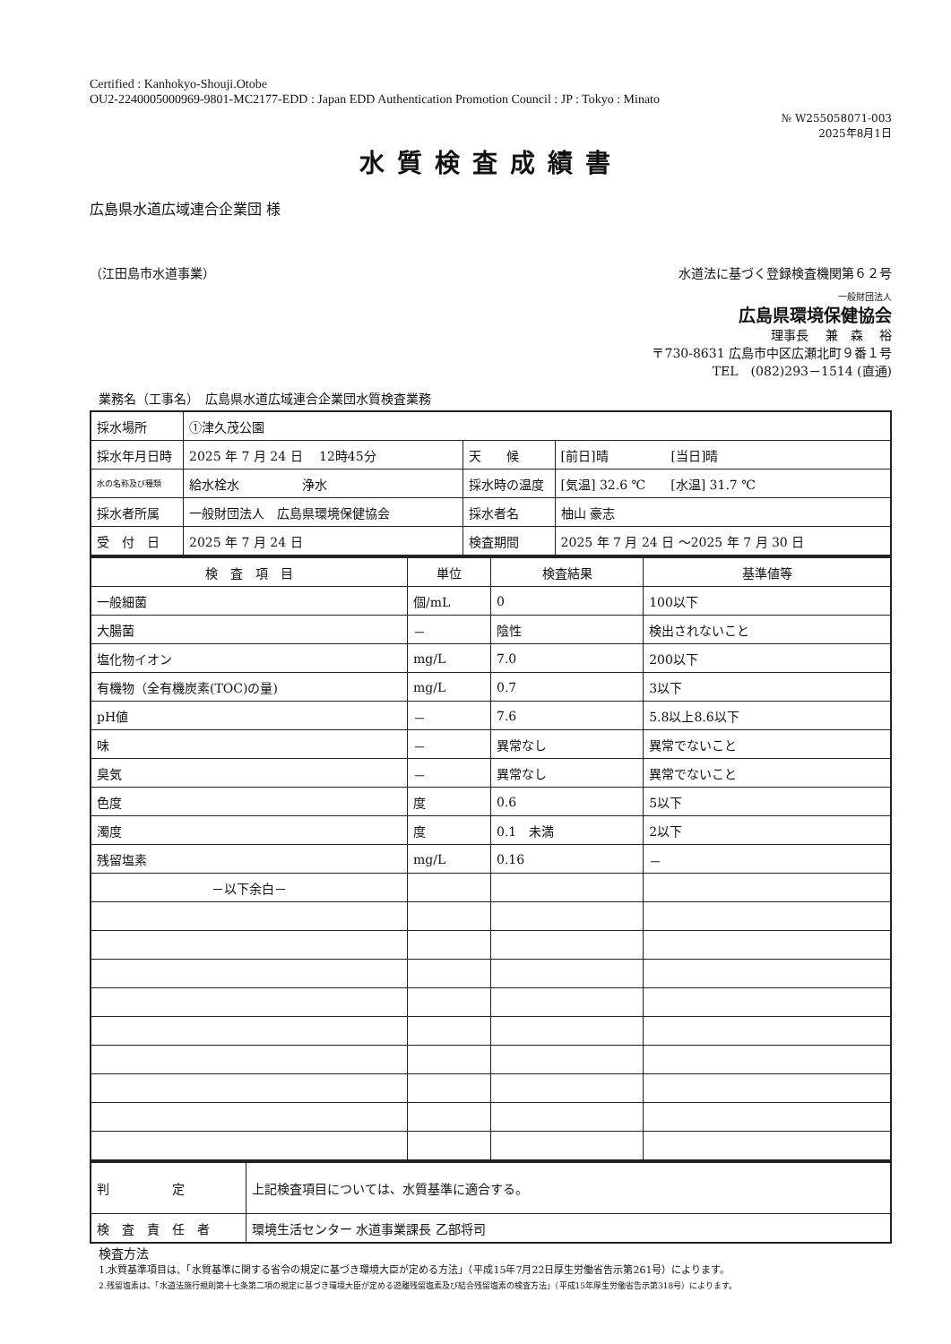Certified : Kanhokyo-Shouji.Otobe
OU2-2240005000969-9801-MC2177-EDD : Japan EDD Authentication Promotion Council : JP : Tokyo : Minato
№ W255058071-003
2025年8月1日
水質検査成績書
広島県水道広域連合企業団 様
（江田島市水道事業） 水道法に基づく登録検査機関第６２号
一般財団法人
広島県環境保健協会
理事長　 兼　森　 裕
〒730-8631 広島市中区広瀬北町９番１号
TEL　(082)293－1514 (直通)
業務名（工事名）　広島県水道広域連合企業団水質検査業務
| 採水場所 | ①津久茂公園 | | |
| 採水年月日時 | 2025 年 7 月 24 日 12時45分 | 天 候 | [前日]晴 [当日]晴 |
| 水の名称及び種類 | 給水栓水 浄水 | 採水時の温度 | [気温] 32.6 ℃ [水温] 31.7 ℃ |
| 採水者所属 | 一般財団法人 広島県環境保健協会 | 採水者名 | 柚山 豪志 |
| 受 付 日 | 2025 年 7 月 24 日 | 検査期間 | 2025 年 7 月 24 日 ～2025 年 7 月 30 日 |
| 検 査 項 目 | 単位 | 検査結果 | 基準値等 |
| --- | --- | --- | --- |
| 一般細菌 | 個/mL | 0 | 100以下 |
| 大腸菌 | － | 陰性 | 検出されないこと |
| 塩化物イオン | mg/L | 7.0 | 200以下 |
| 有機物（全有機炭素(TOC)の量) | mg/L | 0.7 | 3以下 |
| pH値 | － | 7.6 | 5.8以上8.6以下 |
| 味 | － | 異常なし | 異常でないこと |
| 臭気 | － | 異常なし | 異常でないこと |
| 色度 | 度 | 0.6 | 5以下 |
| 濁度 | 度 | 0.1 未満 | 2以下 |
| 残留塩素 | mg/L | 0.16 | － |
| －以下余白－ | | | |
| 判 定 | 上記検査項目については、水質基準に適合する。 |
| 検 査 責 任 者 | 環境生活センター 水道事業課長 乙部将司 |
検査方法
1.水質基準項目は、「水質基準に関する省令の規定に基づき環境大臣が定める方法」（平成15年7月22日厚生労働省告示第261号）によります。
2.残留塩素は、「水道法施行規則第十七条第二項の規定に基づき環境大臣が定める遊離残留塩素及び結合残留塩素の検査方法」（平成15年厚生労働省告示第318号）によります。